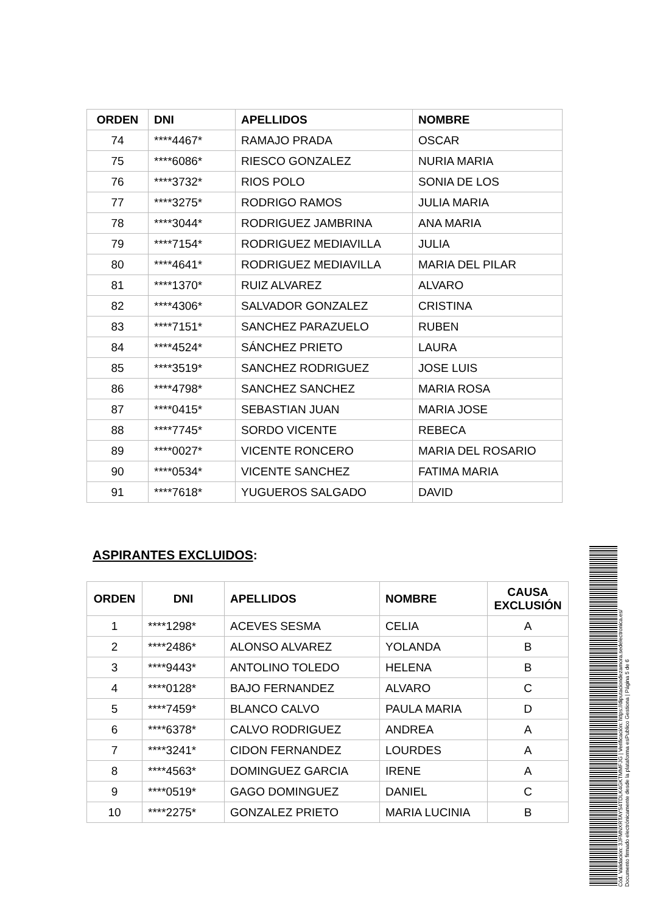| ORDEN | DNI | APELLIDOS | NOMBRE |
| --- | --- | --- | --- |
| 74 | ****4467* | RAMAJO PRADA | OSCAR |
| 75 | ****6086* | RIESCO GONZALEZ | NURIA MARIA |
| 76 | ****3732* | RIOS POLO | SONIA DE LOS |
| 77 | ****3275* | RODRIGO RAMOS | JULIA MARIA |
| 78 | ****3044* | RODRIGUEZ JAMBRINA | ANA MARIA |
| 79 | ****7154* | RODRIGUEZ MEDIAVILLA | JULIA |
| 80 | ****4641* | RODRIGUEZ MEDIAVILLA | MARIA DEL PILAR |
| 81 | ****1370* | RUIZ ALVAREZ | ALVARO |
| 82 | ****4306* | SALVADOR GONZALEZ | CRISTINA |
| 83 | ****7151* | SANCHEZ PARAZUELO | RUBEN |
| 84 | ****4524* | SÁNCHEZ PRIETO | LAURA |
| 85 | ****3519* | SANCHEZ RODRIGUEZ | JOSE LUIS |
| 86 | ****4798* | SANCHEZ SANCHEZ | MARIA ROSA |
| 87 | ****0415* | SEBASTIAN JUAN | MARIA JOSE |
| 88 | ****7745* | SORDO VICENTE | REBECA |
| 89 | ****0027* | VICENTE RONCERO | MARIA DEL ROSARIO |
| 90 | ****0534* | VICENTE SANCHEZ | FATIMA MARIA |
| 91 | ****7618* | YUGUEROS SALGADO | DAVID |
ASPIRANTES EXCLUIDOS:
| ORDEN | DNI | APELLIDOS | NOMBRE | CAUSA EXCLUSIÓN |
| --- | --- | --- | --- | --- |
| 1 | ****1298* | ACEVES SESMA | CELIA | A |
| 2 | ****2486* | ALONSO ALVAREZ | YOLANDA | B |
| 3 | ****9443* | ANTOLINO TOLEDO | HELENA | B |
| 4 | ****0128* | BAJO FERNANDEZ | ALVARO | C |
| 5 | ****7459* | BLANCO CALVO | PAULA MARIA | D |
| 6 | ****6378* | CALVO RODRIGUEZ | ANDREA | A |
| 7 | ****3241* | CIDON FERNANDEZ | LOURDES | A |
| 8 | ****4563* | DOMINGUEZ GARCIA | IRENE | A |
| 9 | ****0519* | GAGO DOMINGUEZ | DANIEL | C |
| 10 | ****2275* | GONZALEZ PRIETO | MARIA LUCINIA | B |
Cód. Validación: 3JFMNXRTAYS4TDLK4GKTMMFJG | Verificación: https://diputaciondezamora.sedelectronica.es/
Documento firmado electrónicamente desde la plataforma esPublico Gestiona | Página 5 de 6